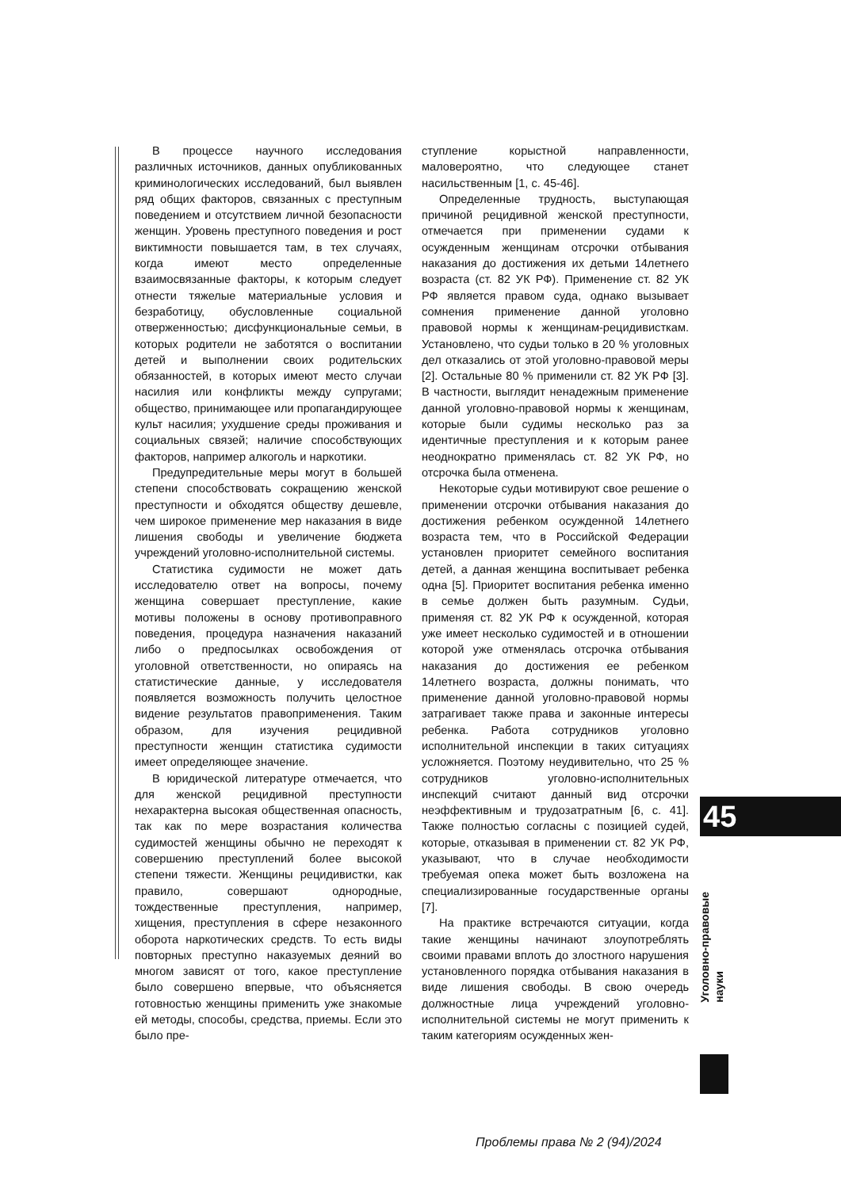В процессе научного исследования различных источников, данных опубликованных криминологических исследований, был выявлен ряд общих факторов, связанных с преступным поведением и отсутствием личной безопасности женщин. Уровень преступного поведения и рост виктимности повышается там, в тех случаях, когда имеют место определенные взаимосвязанные факторы, к которым следует отнести тяжелые материальные условия и безработицу, обусловленные социальной отверженностью; дисфункциональные семьи, в которых родители не заботятся о воспитании детей и выполнении своих родительских обязанностей, в которых имеют место случаи насилия или конфликты между супругами; общество, принимающее или пропагандирующее культ насилия; ухудшение среды проживания и социальных связей; наличие способствующих факторов, например алкоголь и наркотики.
Предупредительные меры могут в большей степени способствовать сокращению женской преступности и обходятся обществу дешевле, чем широкое применение мер наказания в виде лишения свободы и увеличение бюджета учреждений уголовно-исполнительной системы.
Статистика судимости не может дать исследователю ответ на вопросы, почему женщина совершает преступление, какие мотивы положены в основу противоправного поведения, процедура назначения наказаний либо о предпосылках освобождения от уголовной ответственности, но опираясь на статистические данные, у исследователя появляется возможность получить целостное видение результатов правоприменения. Таким образом, для изучения рецидивной преступности женщин статистика судимости имеет определяющее значение.
В юридической литературе отмечается, что для женской рецидивной преступности нехарактерна высокая общественная опасность, так как по мере возрастания количества судимостей женщины обычно не переходят к совершению преступлений более высокой степени тяжести. Женщины рецидивистки, как правило, совершают однородные, тождественные преступления, например, хищения, преступления в сфере незаконного оборота наркотических средств. То есть виды повторных преступно наказуемых деяний во многом зависят от того, какое преступление было совершено впервые, что объясняется готовностью женщины применить уже знакомые ей методы, способы, средства, приемы. Если это было пре-
ступление корыстной направленности, маловероятно, что следующее станет насильственным [1, с. 45-46].
Определенные трудность, выступающая причиной рецидивной женской преступности, отмечается при применении судами к осужденным женщинам отсрочки отбывания наказания до достижения их детьми 14летнего возраста (ст. 82 УК РФ). Применение ст. 82 УК РФ является правом суда, однако вызывает сомнения применение данной уголовно правовой нормы к женщинам-рецидивисткам. Установлено, что судьи только в 20 % уголовных дел отказались от этой уголовно-правовой меры [2]. Остальные 80 % применили ст. 82 УК РФ [3]. В частности, выглядит ненадежным применение данной уголовно-правовой нормы к женщинам, которые были судимы несколько раз за идентичные преступления и к которым ранее неоднократно применялась ст. 82 УК РФ, но отсрочка была отменена.
Некоторые судьи мотивируют свое решение о применении отсрочки отбывания наказания до достижения ребенком осужденной 14летнего возраста тем, что в Российской Федерации установлен приоритет семейного воспитания детей, а данная женщина воспитывает ребенка одна [5]. Приоритет воспитания ребенка именно в семье должен быть разумным. Судьи, применяя ст. 82 УК РФ к осужденной, которая уже имеет несколько судимостей и в отношении которой уже отменялась отсрочка отбывания наказания до достижения ее ребенком 14летнего возраста, должны понимать, что применение данной уголовно-правовой нормы затрагивает также права и законные интересы ребенка. Работа сотрудников уголовно исполнительной инспекции в таких ситуациях усложняется. Поэтому неудивительно, что 25 % сотрудников уголовно-исполнительных инспекций считают данный вид отсрочки неэффективным и трудозатратным [6, с. 41]. Также полностью согласны с позицией судей, которые, отказывая в применении ст. 82 УК РФ, указывают, что в случае необходимости требуемая опека может быть возложена на специализированные государственные органы [7].
На практике встречаются ситуации, когда такие женщины начинают злоупотреблять своими правами вплоть до злостного нарушения установленного порядка отбывания наказания в виде лишения свободы. В свою очередь должностные лица учреждений уголовно-исполнительной системы не могут применить к таким категориям осужденных жен-
45
Уголовно-правовые
науки
Проблемы права № 2 (94)/2024